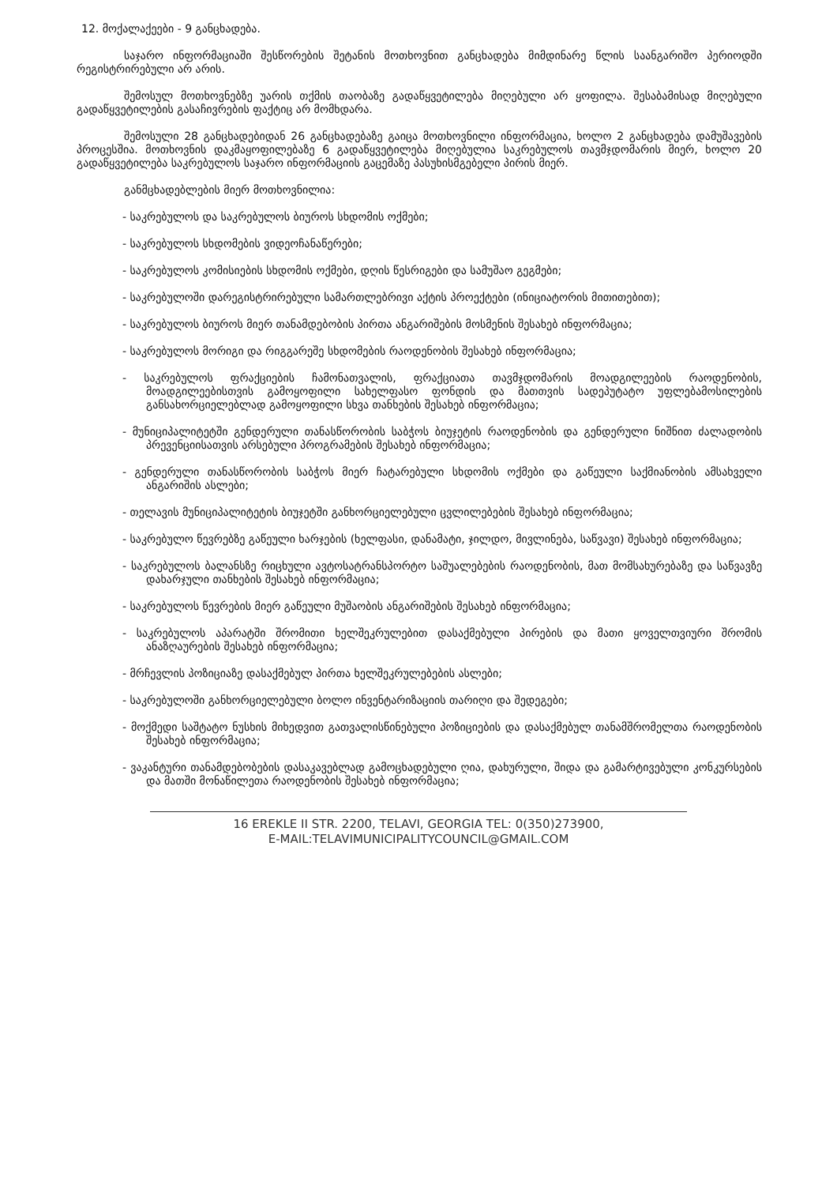12. მოქალაქეები - 9 განცხადება.
საჯარო ინფორმაციაში შესწორების შეტანის მოთხოვნით განცხადება მიმდინარე წლის საანგარიშო პერიოდში რეგისტრირებული არ არის.
შემოსულ მოთხოვნებზე უარის თქმის თაობაზე გადაწყვეტილება მიღებული არ ყოფილა. შესაბამისად მიღებული გადაწყვეტილების გასაჩივრების ფაქტიც არ მომხდარა.
შემოსული 28 განცხადებიდან 26 განცხადებაზე გაიცა მოთხოვნილი ინფორმაცია, ხოლო 2 განცხადება დამუშავების პროცესშია. მოთხოვნის დაკმაყოფილებაზე 6 გადაწყვეტილება მიღებულია საკრებულოს თავმჯდომარის მიერ, ხოლო 20 გადაწყვეტილება საკრებულოს საჯარო ინფორმაციის გაცემაზე პასუხისმგებელი პირის მიერ.
განმცხადებლების მიერ მოთხოვნილია:
- საკრებულოს და საკრებულოს ბიუროს სხდომის ოქმები;
- საკრებულოს სხდომების ვიდეოჩანაწერები;
- საკრებულოს კომისიების სხდომის ოქმები, დღის წესრიგები და სამუშაო გეგმები;
- საკრებულოში დარეგისტრირებული სამართლებრივი აქტის პროექტები (ინიციატორის მითითებით);
- საკრებულოს ბიუროს მიერ თანამდებობის პირთა ანგარიშების მოსმენის შესახებ ინფორმაცია;
- საკრებულოს მორიგი და რიგგარეშე სხდომების რაოდენობის შესახებ ინფორმაცია;
- საკრებულოს ფრაქციების ჩამონათვალის, ფრაქციათა თავმჯდომარის მოადგილეების რაოდენობის, მოადგილეებისთვის გამოყოფილი სახელფასო ფონდის და მათთვის სადეპუტატო უფლებამოსილების განსახორციელებლად გამოყოფილი სხვა თანხების შესახებ ინფორმაცია;
- მუნიციპალიტეტში გენდერული თანასწორობის საბჭოს ბიუჯეტის რაოდენობის და გენდერული ნიშნით ძალადობის პრევენციისათვის არსებული პროგრამების შესახებ ინფორმაცია;
- გენდერული თანასწორობის საბჭოს მიერ ჩატარებული სხდომის ოქმები და გაწეული საქმიანობის ამსახველი ანგარიშის ასლები;
- თელავის მუნიციპალიტეტის ბიუჯეტში განხორციელებული ცვლილებების შესახებ ინფორმაცია;
- საკრებულო წევრებზე გაწეული ხარჯების (ხელფასი, დანამატი, ჯილდო, მივლინება, საწვავი) შესახებ ინფორმაცია;
- საკრებულოს ბალანსზე რიცხული ავტოსატრანსპორტო საშუალებების რაოდენობის, მათ მომსახურებაზე და საწვავზე დახარჯული თანხების შესახებ ინფორმაცია;
- საკრებულოს წევრების მიერ გაწეული მუშაობის ანგარიშების შესახებ ინფორმაცია;
- საკრებულოს აპარატში შრომითი ხელშეკრულებით დასაქმებული პირების და მათი ყოველთვიური შრომის ანაზღაურების შესახებ ინფორმაცია;
- მრჩევლის პოზიციაზე დასაქმებულ პირთა ხელშეკრულებების ასლები;
- საკრებულოში განხორციელებული ბოლო ინვენტარიზაციის თარიღი და შედეგები;
- მოქმედი საშტატო ნუსხის მიხედვით გათვალისწინებული პოზიციების და დასაქმებულ თანამშრომელთა რაოდენობის შესახებ ინფორმაცია;
- ვაკანტური თანამდებობების დასაკავებლად გამოცხადებული ღია, დახურული, შიდა და გამარტივებული კონკურსების და მათში მონაწილეთა რაოდენობის შესახებ ინფორმაცია;
16 EREKLE II STR. 2200, TELAVI, GEORGIA TEL: 0(350)273900,
E-MAIL:TELAVIMUNICIPALITYCOUNCIL@GMAIL.COM